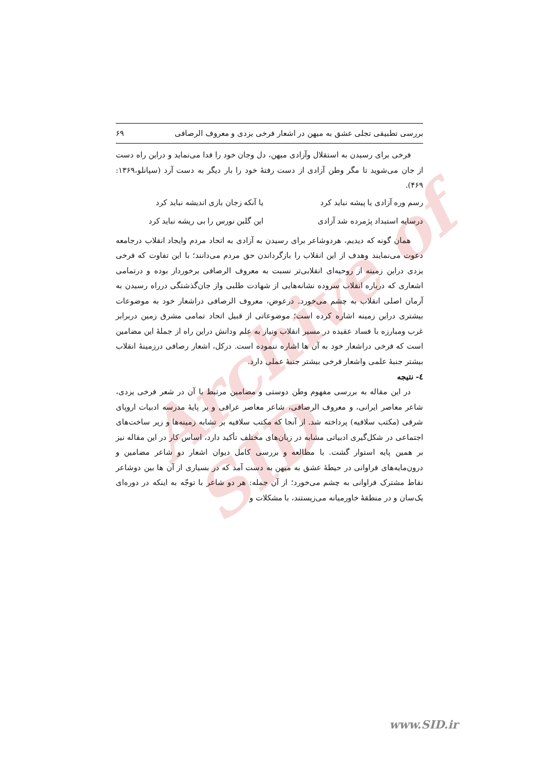Archive of SID
بررسی تطبیقی تجلی عشق به میهن در اشعار فرخی یزدی و معروف الرصافی ۶۹
فرخی برای رسیدن به استقلال وآزادی میهن، دل وجان خود را فدا می‌نماید و دراین راه دست از جان می‌شوید تا مگر وطن آزادی از دست رفتهٔ خود را بار دیگر به دست آرد (سپانلو،۱۳۶۹: ۴۶۹).
رسم وره آزادی یا پیشه نباید کرد یا آنکه زجان بازی اندیشه نباید کرد
درسایه استبداد پژمرده شد آزادی این گلبن نورس را بی ریشه نباید کرد
همان گونه که دیدیم، هردوشاعر برای رسیدن به آزادی به اتحاد مردم وایجاد انقلاب درجامعه دعوت می‌نمایند وهدف از این انقلاب را بازگرداندن حق مردم می‌دانند؛ با این تفاوت که فرخی یزدی دراین زمینه از روحیه‌ای انقلابی‌تر نسبت به معروف الرصافی برخوردار بوده و درتمامی اشعاری که درباره انقلاب سروده نشانه‌هایی از شهادت طلبی واز جان‌گذشتگی درراه رسیدن به آرمان اصلی انقلاب به چشم می‌خورد. درعوض، معروف الرصافی دراشعار خود به موضوعات بیشتری دراین زمینه اشاره کرده است؛ موضوعاتی از قبیل اتحاد تمامی مشرق زمین دربرابر غرب ومبارزه با فساد عقیده در مسیر انقلاب ونیاز به علم ودانش دراین راه از جملهٔ این مضامین است که فرخی دراشعار خود به آن ها اشاره ننموده است. درکل، اشعار رصافی درزمینهٔ انقلاب بیشتر جنبهٔ علمی واشعار فرخی بیشتر جنبهٔ عملی دارد.
٤- نتیجه
در این مقاله به بررسی مفهوم وطن دوستی و مضامین مرتبط با آن در شعر فرخی یزدی، شاعر معاصر ایرانی، و معروف الرصافی، شاعر معاصر عراقی و بر پایهٔ مدرسه ادبیات اروپای شرقی (مکتب سلافیه) پرداخته شد. از آنجا که مکتب سلافیه بر تشابه زمینه‌ها و زیر ساخت‌های اجتماعی در شکل‌گیری ادبیاتی مشابه در زبان‌های مختلف تأکید دارد، اساس کار در این مقاله نیز بر همین پایه استوار گشت. با مطالعه و بررسی کامل دیوان اشعار دو شاعر مضامین و درون‌مایه‌های فراوانی در حیطهٔ عشق به میهن به دست آمد که در بسیاری از آن ها بین دوشاعر نقاط مشترک فراوانی به چشم می‌خورد؛ از آن جمله: هر دو شاعر با توجّه به اینکه در دوره‌ای یک‌سان و در منطقهٔ خاورمیانه می‌زیستند، با مشکلات و
www.SID.ir